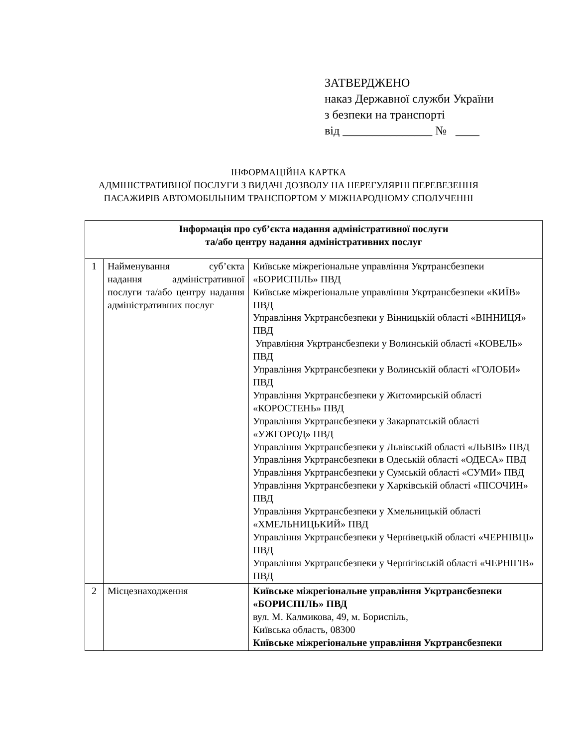ЗАТВЕРДЖЕНО
наказ Державної служби України
з безпеки на транспорті
від _______________ № ____
ІНФОРМАЦІЙНА КАРТКА
АДМІНІСТРАТИВНОЇ ПОСЛУГИ З ВИДАЧІ ДОЗВОЛУ НА НЕРЕГУЛЯРНІ ПЕРЕВЕЗЕННЯ
ПАСАЖИРІВ АВТОМОБІЛЬНИМ ТРАНСПОРТОМ У МІЖНАРОДНОМУ СПОЛУЧЕННІ
| Інформація про суб’єкта надання адміністративної послуги та/або центру надання адміністративних послуг | | |
| --- | --- | --- |
| 1 | Найменування суб’єкта надання адміністративної послуги та/або центру надання адміністративних послуг | Київське міжрегіональне управління Укртрансбезпеки «БОРИСПІЛЬ» ПВД Київське міжрегіональне управління Укртрансбезпеки «КИЇВ» ПВД Управління Укртрансбезпеки у Вінницькій області «ВІННИЦЯ» ПВД Управління Укртрансбезпеки у Волинській області «КОВЕЛЬ» ПВД Управління Укртрансбезпеки у Волинській області «ГОЛОБИ» ПВД Управління Укртрансбезпеки у Житомирській області «КОРОСТЕНЬ» ПВД Управління Укртрансбезпеки у Закарпатській області «УЖГОРОД» ПВД Управління Укртрансбезпеки у Львівській області «ЛЬВІВ» ПВД Управління Укртрансбезпеки в Одеській області «ОДЕСА» ПВД Управління Укртрансбезпеки у Сумській області «СУМИ» ПВД Управління Укртрансбезпеки у Харківській області «ПІСОЧИН» ПВД Управління Укртрансбезпеки у Хмельницькій області «ХМЕЛЬНИЦЬКИЙ» ПВД Управління Укртрансбезпеки у Чернівецькій області «ЧЕРНІВЦІ» ПВД Управління Укртрансбезпеки у Чернігівській області «ЧЕРНІГІВ» ПВД |
| 2 | Місцезнаходження | Київське міжрегіональне управління Укртрансбезпеки «БОРИСПІЛЬ» ПВД вул. М. Калмикова, 49, м. Бориспіль, Київська область, 08300 Київське міжрегіональне управління Укртрансбезпеки |